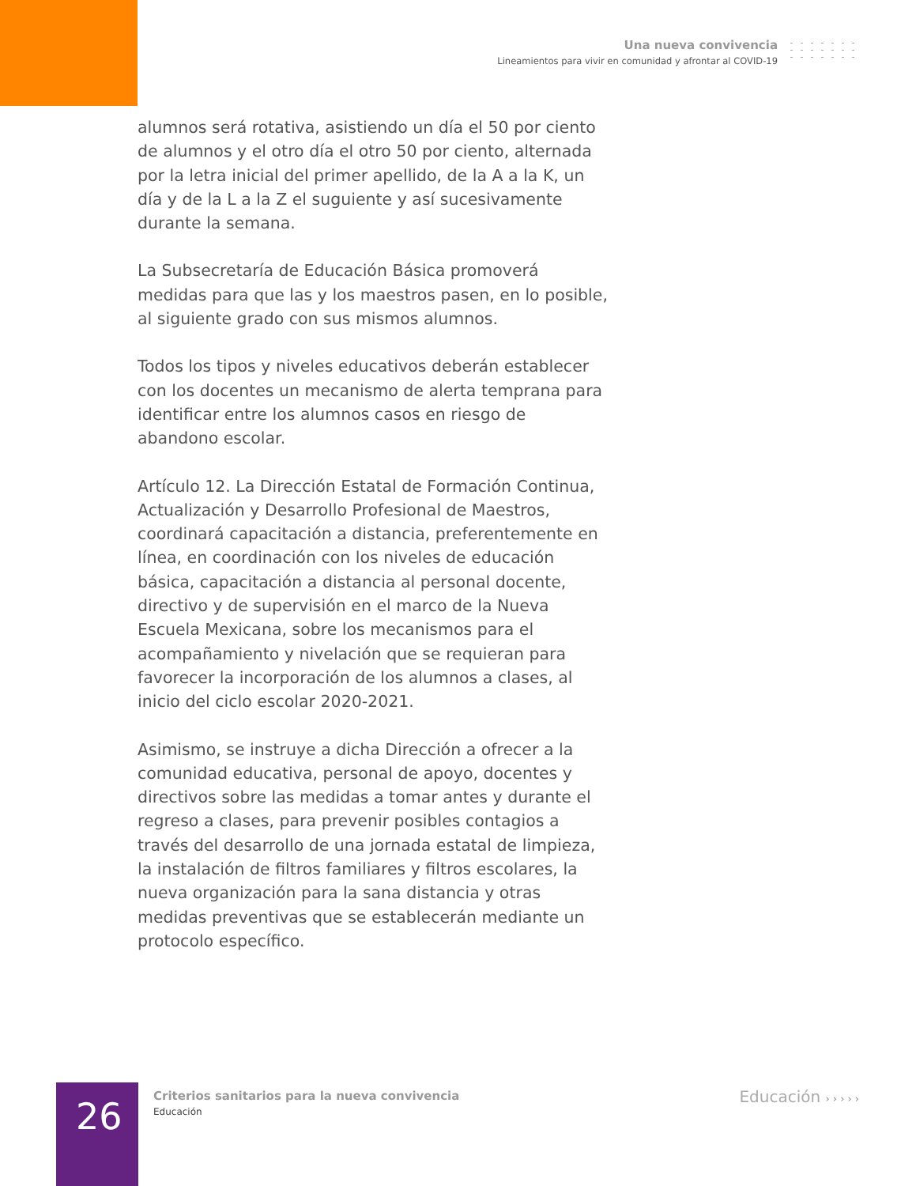Una nueva convivencia
Lineamientos para vivir en comunidad y afrontar al COVID-19
alumnos será rotativa, asistiendo un día el 50 por ciento de alumnos y el otro día el otro 50 por ciento, alternada por la letra inicial del primer apellido, de la A a la K, un día y de la L a la Z el suguiente y así sucesivamente durante la semana.
La Subsecretaría de Educación Básica promoverá medidas para que las y los maestros pasen, en lo posible, al siguiente grado con sus mismos alumnos.
Todos los tipos y niveles educativos deberán establecer con los docentes un mecanismo de alerta temprana para identificar entre los alumnos casos en riesgo de abandono escolar.
Artículo 12. La Dirección Estatal de Formación Continua, Actualización y Desarrollo Profesional de Maestros, coordinará capacitación a distancia, preferentemente en línea, en coordinación con los niveles de educación básica, capacitación a distancia al personal docente, directivo y de supervisión en el marco de la Nueva Escuela Mexicana, sobre los mecanismos para el acompañamiento y nivelación que se requieran para favorecer la incorporación de los alumnos a clases, al inicio del ciclo escolar 2020-2021.
Asimismo, se instruye a dicha Dirección a ofrecer a la comunidad educativa, personal de apoyo, docentes y directivos sobre las medidas a tomar antes y durante el regreso a clases, para prevenir posibles contagios a través del desarrollo de una jornada estatal de limpieza, la instalación de filtros familiares y filtros escolares, la nueva organización para la sana distancia y otras medidas preventivas que se establecerán mediante un protocolo específico.
26
Criterios sanitarios para la nueva convivencia
Educación
Educación › › › › ›